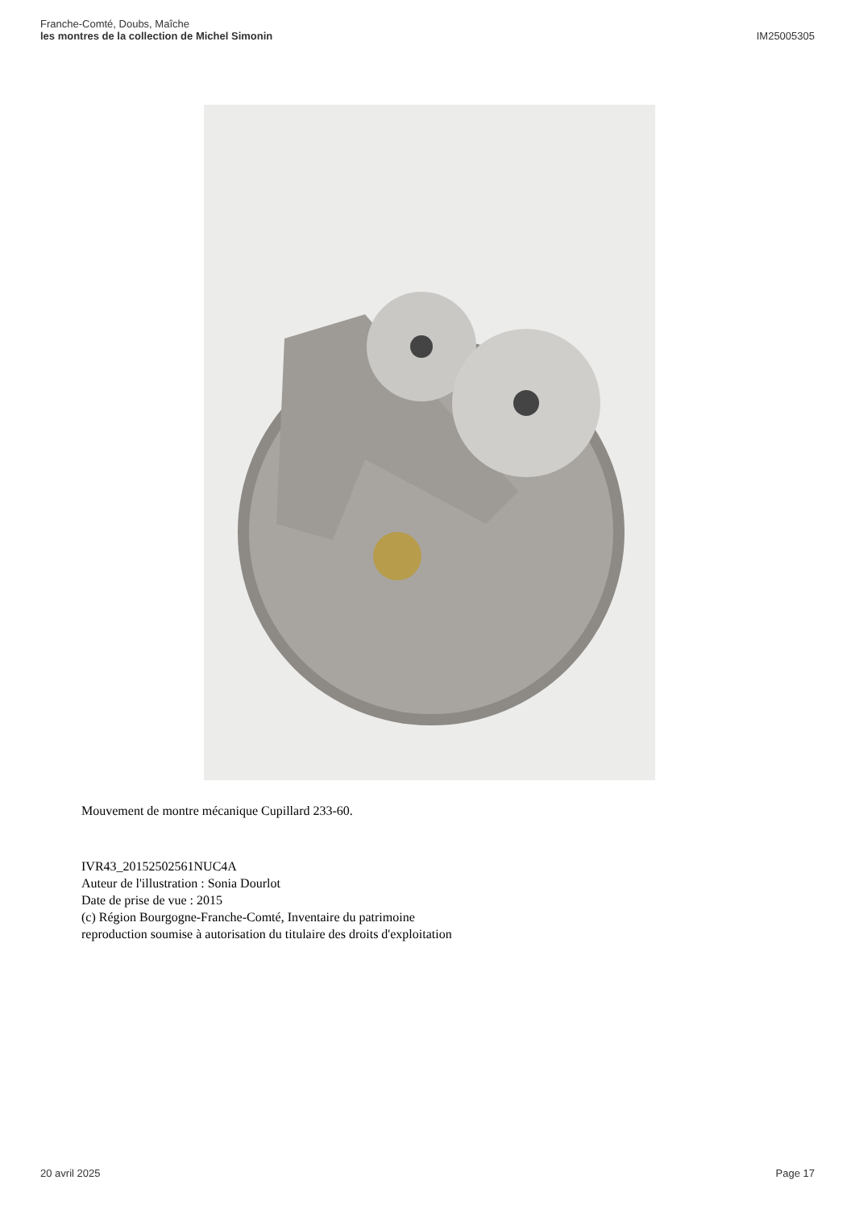Franche-Comté, Doubs, Maîche
les montres de la collection de Michel Simonin
IM25005305
Mouvement de montre mécanique Cupillard 233-60.
IVR43_20152502561NUC4A
Auteur de l'illustration : Sonia Dourlot
Date de prise de vue : 2015
(c) Région Bourgogne-Franche-Comté, Inventaire du patrimoine
reproduction soumise à autorisation du titulaire des droits d'exploitation
20 avril 2025 Page 17